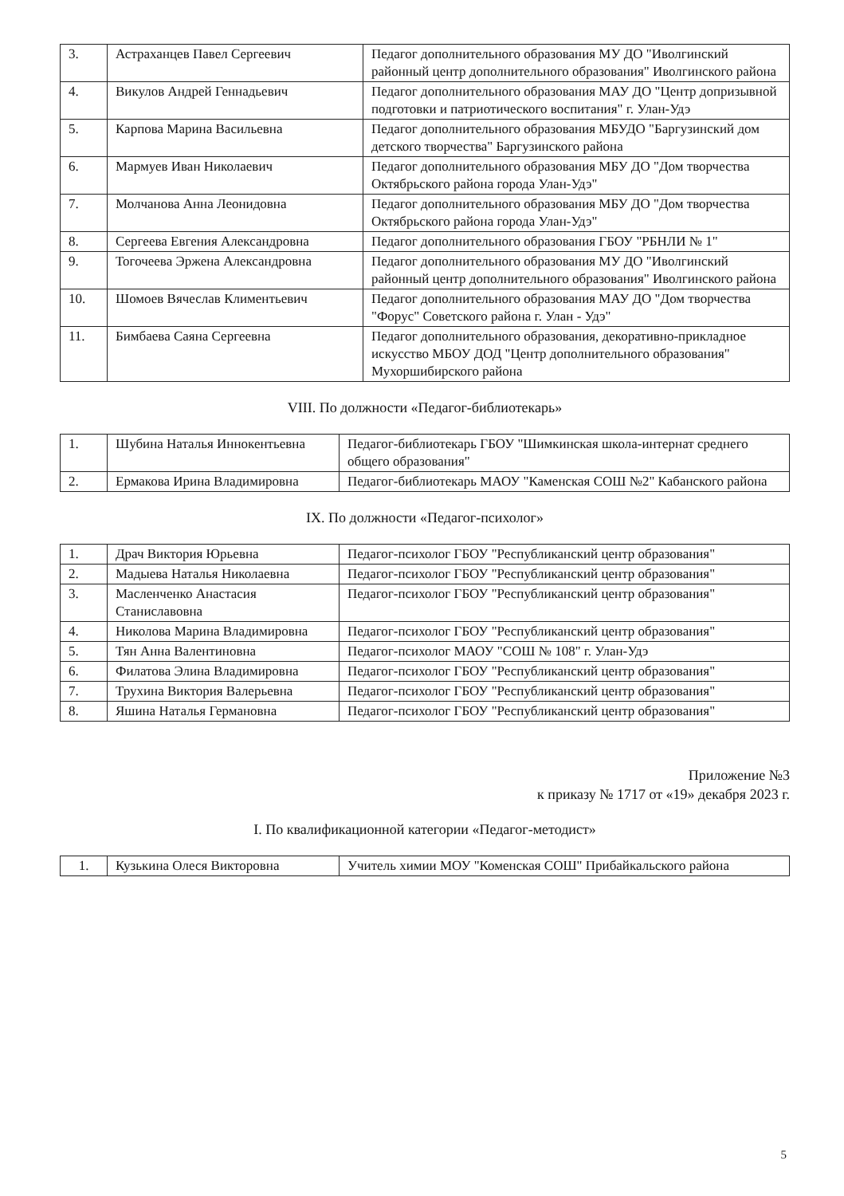| 3. | Астраханцев Павел Сергеевич | Педагог дополнительного образования МУ ДО "Иволгинский районный центр дополнительного образования" Иволгинского района |
| 4. | Викулов Андрей Геннадьевич | Педагог дополнительного образования МАУ ДО "Центр допризывной подготовки и патриотического воспитания" г. Улан-Удэ |
| 5. | Карпова Марина Васильевна | Педагог дополнительного образования МБУДО "Баргузинский дом детского творчества" Баргузинского района |
| 6. | Мармуев Иван Николаевич | Педагог дополнительного образования МБУ ДО "Дом творчества Октябрьского района города Улан-Удэ" |
| 7. | Молчанова Анна Леонидовна | Педагог дополнительного образования МБУ ДО "Дом творчества Октябрьского района города Улан-Удэ" |
| 8. | Сергеева Евгения Александровна | Педагог дополнительного образования ГБОУ "РБНЛИ № 1" |
| 9. | Тогочеева Эржена Александровна | Педагог дополнительного образования МУ ДО "Иволгинский районный центр дополнительного образования" Иволгинского района |
| 10. | Шомоев Вячеслав Климентьевич | Педагог дополнительного образования МАУ ДО "Дом творчества "Форус" Советского района г. Улан - Удэ" |
| 11. | Бимбаева Саяна Сергеевна | Педагог дополнительного образования, декоративно-прикладное искусство МБОУ ДОД "Центр дополнительного образования" Мухоршибирского района |
VIII. По должности «Педагог-библиотекарь»
| 1. | Шубина Наталья Иннокентьевна | Педагог-библиотекарь ГБОУ "Шимкинская школа-интернат среднего общего образования" |
| 2. | Ермакова Ирина Владимировна | Педагог-библиотекарь МАОУ "Каменская СОШ №2" Кабанского района |
IX. По должности «Педагог-психолог»
| 1. | Драч Виктория Юрьевна | Педагог-психолог ГБОУ "Республиканский центр образования" |
| 2. | Мадыева Наталья Николаевна | Педагог-психолог ГБОУ "Республиканский центр образования" |
| 3. | Масленченко Анастасия Станиславовна | Педагог-психолог ГБОУ "Республиканский центр образования" |
| 4. | Николова Марина Владимировна | Педагог-психолог ГБОУ "Республиканский центр образования" |
| 5. | Тян Анна Валентиновна | Педагог-психолог МАОУ "СОШ № 108" г. Улан-Удэ |
| 6. | Филатова Элина Владимировна | Педагог-психолог ГБОУ "Республиканский центр образования" |
| 7. | Трухина Виктория Валерьевна | Педагог-психолог ГБОУ "Республиканский центр образования" |
| 8. | Яшина Наталья Германовна | Педагог-психолог ГБОУ "Республиканский центр образования" |
Приложение №3
к приказу № 1717 от «19» декабря 2023 г.
I. По квалификационной категории «Педагог-методист»
| 1. | Кузькина Олеся Викторовна | Учитель химии МОУ "Коменская СОШ" Прибайкальского района |
5